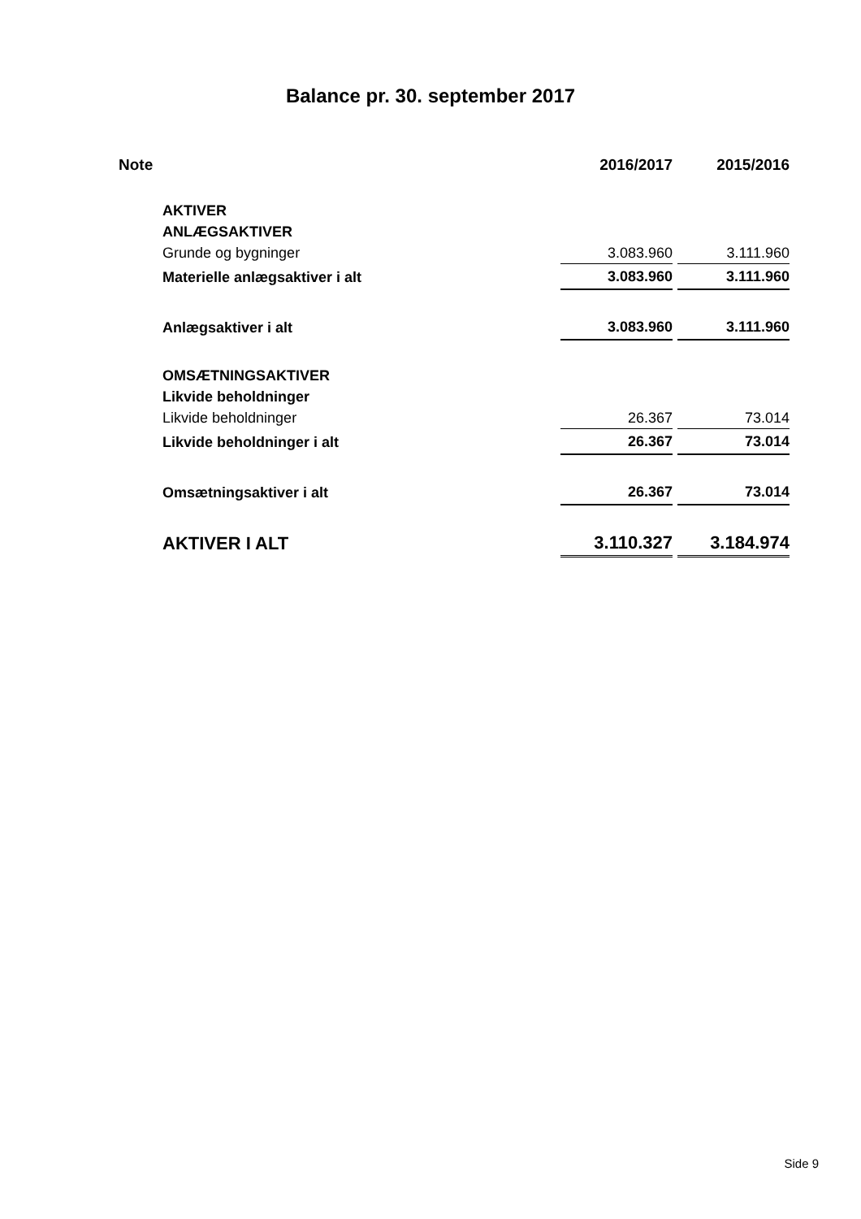Balance pr. 30. september 2017
| Note | | 2016/2017 | 2015/2016 |
| --- | --- | --- | --- |
| | AKTIVER | | |
| | ANLÆGSAKTIVER | | |
| | Grunde og bygninger | 3.083.960 | 3.111.960 |
| | Materielle anlægsaktiver i alt | 3.083.960 | 3.111.960 |
| | Anlægsaktiver i alt | 3.083.960 | 3.111.960 |
| | OMSÆTNINGSAKTIVER | | |
| | Likvide beholdninger | | |
| | Likvide beholdninger | 26.367 | 73.014 |
| | Likvide beholdninger i alt | 26.367 | 73.014 |
| | Omsætningsaktiver i alt | 26.367 | 73.014 |
| | AKTIVER I ALT | 3.110.327 | 3.184.974 |
Side 9